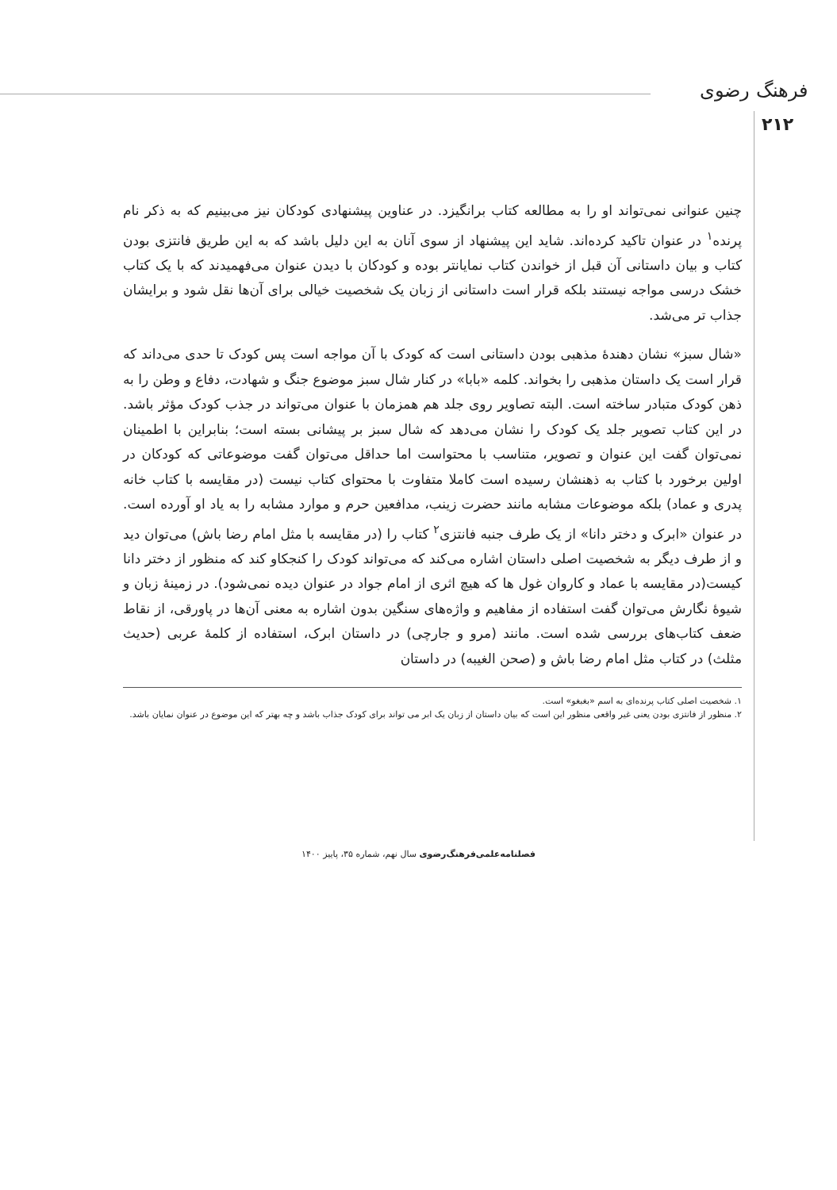فرهنگ رضوی
۲۱۲
چنین عنوانی نمی‌تواند او را به مطالعه کتاب برانگیزد. در عناوین پیشنهادی کودکان نیز می‌بینیم که به ذکر نام پرنده<sup>۱</sup> در عنوان تاکید کرده‌اند. شاید این پیشنهاد از سوی آنان به این دلیل باشد که به این طریق فانتزی بودن کتاب و بیان داستانی آن قبل از خواندن کتاب نمایانتر بوده و کودکان با دیدن عنوان می‌فهمیدند که با یک کتاب خشک درسی مواجه نیستند بلکه قرار است داستانی از زبان یک شخصیت خیالی برای آن‌ها نقل شود و برایشان جذاب تر می‌شد.
«شال سبز» نشان دهندۀ مذهبی بودن داستانی است که کودک با آن مواجه است پس کودک تا حدی می‌داند که قرار است یک داستان مذهبی را بخواند. کلمه «بابا» در کنار شال سبز موضوع جنگ و شهادت، دفاع و وطن را به ذهن کودک متبادر ساخته است. البته تصاویر روی جلد هم همزمان با عنوان می‌تواند در جذب کودک مؤثر باشد. در این کتاب تصویر جلد یک کودک را نشان می‌دهد که شال سبز بر پیشانی بسته است؛ بنابراین با اطمینان نمی‌توان گفت این عنوان و تصویر، متناسب با محتواست اما حداقل می‌توان گفت موضوعاتی که کودکان در اولین برخورد با کتاب به ذهنشان رسیده است کاملا متفاوت با محتوای کتاب نیست (در مقایسه با کتاب خانه پدری و عماد) بلکه موضوعات مشابه مانند حضرت زینب، مدافعین حرم و موارد مشابه را به یاد او آورده است. در عنوان «ابرک و دختر دانا» از یک طرف جنبه فانتزی<sup>۲</sup> کتاب را (در مقایسه با مثل امام رضا باش) می‌توان دید و از طرف دیگر به شخصیت اصلی داستان اشاره می‌کند که می‌تواند کودک را کنجکاو کند که منظور از دختر دانا کیست(در مقایسه با عماد و کاروان غول ها که هیچ اثری از امام جواد در عنوان دیده نمی‌شود). در زمینۀ زبان و شیوۀ نگارش می‌توان گفت استفاده از مفاهیم و واژه‌های سنگین بدون اشاره به معنی آن‌ها در پاورقی، از نقاط ضعف کتاب‌های بررسی شده است. مانند (مرو و جارچی) در داستان ابرک، استفاده از کلمۀ عربی (حدیث مثلث) در کتاب مثل امام رضا باش و (صحن الغیبه) در داستان
۱. شخصیت اصلی کتاب پرنده‌ای به اسم «بغبغو» است.
۲. منظور از فانتزی بودن یعنی غیر واقعی منظور این است که بیان داستان از زبان یک ابر می تواند برای کودک جذاب باشد و چه بهتر که این موضوع در عنوان نمایان باشد.
فصلنامه‌علمی‌فرهنگ‌رضوی سال نهم، شماره ۳۵، پاییز ۱۴۰۰